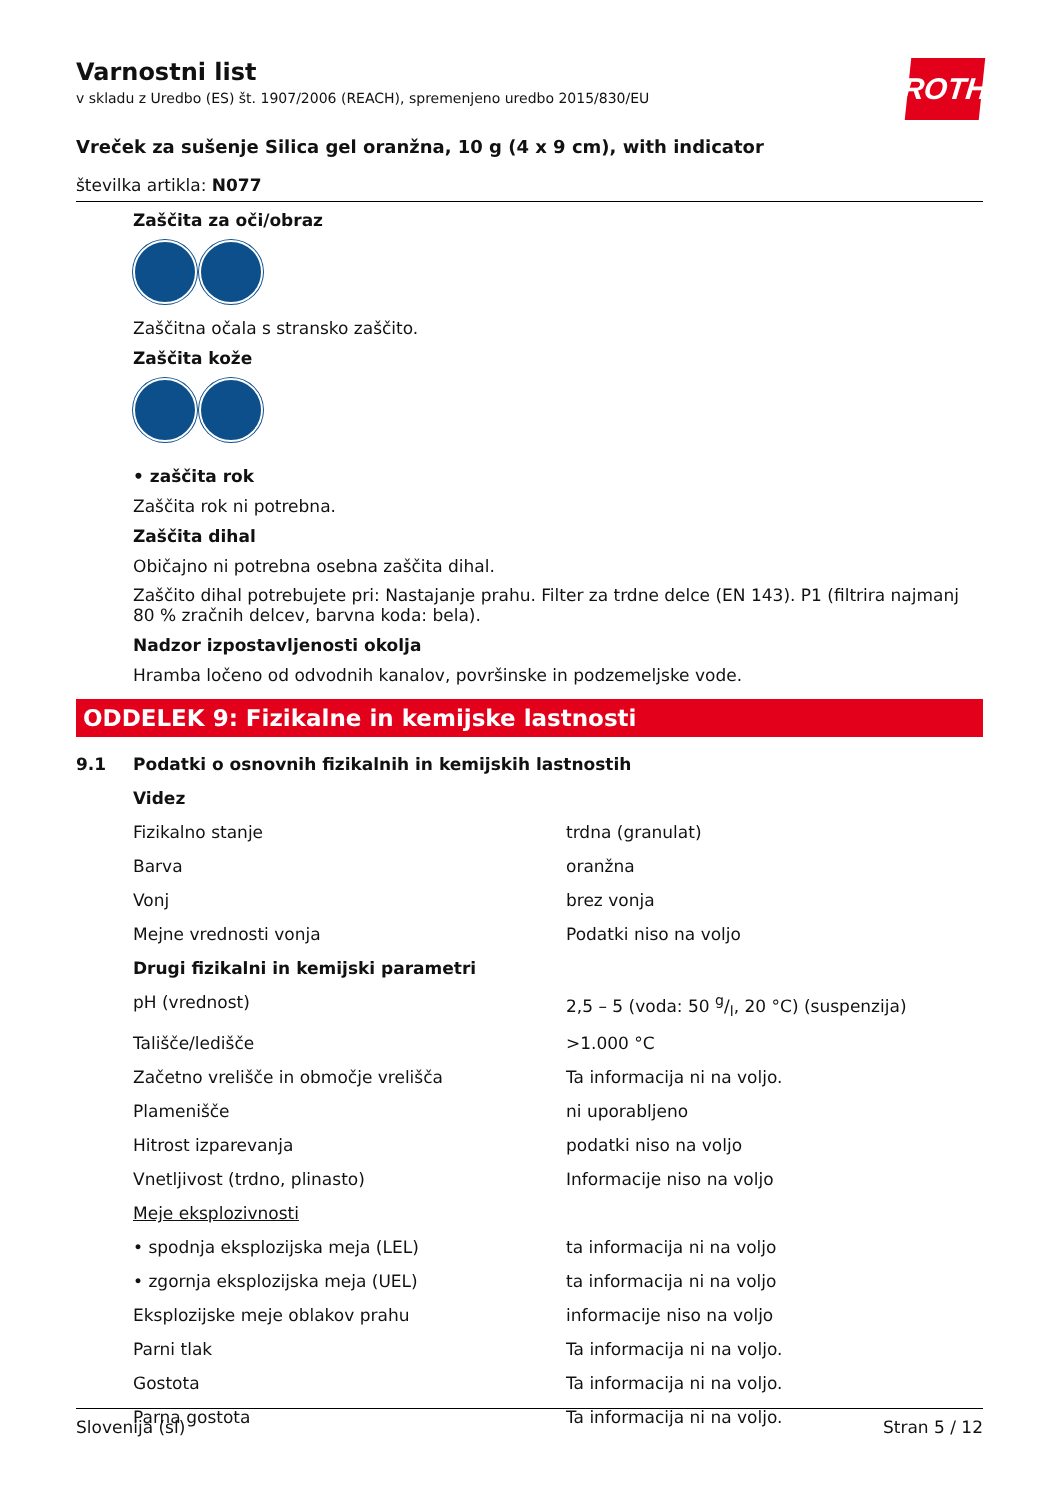ROTH
Varnostni list
v skladu z Uredbo (ES) št. 1907/2006 (REACH), spremenjeno uredbo 2015/830/EU
Vreček za sušenje Silica gel oranžna, 10 g (4 x 9 cm), with indicator
številka artikla: N077
Zaščita za oči/obraz
Zaščitna očala s stransko zaščito.
Zaščita kože
• zaščita rok
Zaščita rok ni potrebna.
Zaščita dihal
Običajno ni potrebna osebna zaščita dihal.
Zaščito dihal potrebujete pri: Nastajanje prahu. Filter za trdne delce (EN 143). P1 (filtrira najmanj 80 % zračnih delcev, barvna koda: bela).
Nadzor izpostavljenosti okolja
Hramba ločeno od odvodnih kanalov, površinske in podzemeljske vode.
ODDELEK 9: Fizikalne in kemijske lastnosti
| 9.1 | Podatki o osnovnih fizikalnih in kemijskih lastnostih | |
| | Videz | |
| | Fizikalno stanje | trdna (granulat) |
| | Barva | oranžna |
| | Vonj | brez vonja |
| | Mejne vrednosti vonja | Podatki niso na voljo |
| | Drugi fizikalni in kemijski parametri | |
| | pH (vrednost) | 2,5 – 5 (voda: 50 g/l, 20 °C) (suspenzija) |
| | Tališče/ledišče | >1.000 °C |
| | Začetno vrelišče in območje vrelišča | Ta informacija ni na voljo. |
| | Plamenišče | ni uporabljeno |
| | Hitrost izparevanja | podatki niso na voljo |
| | Vnetljivost (trdno, plinasto) | Informacije niso na voljo |
| | Meje eksplozivnosti | |
| | • spodnja eksplozijska meja (LEL) | ta informacija ni na voljo |
| | • zgornja eksplozijska meja (UEL) | ta informacija ni na voljo |
| | Eksplozijske meje oblakov prahu | informacije niso na voljo |
| | Parni tlak | Ta informacija ni na voljo. |
| | Gostota | Ta informacija ni na voljo. |
| | Parna gostota | Ta informacija ni na voljo. |
Slovenija (sl) Stran 5 / 12